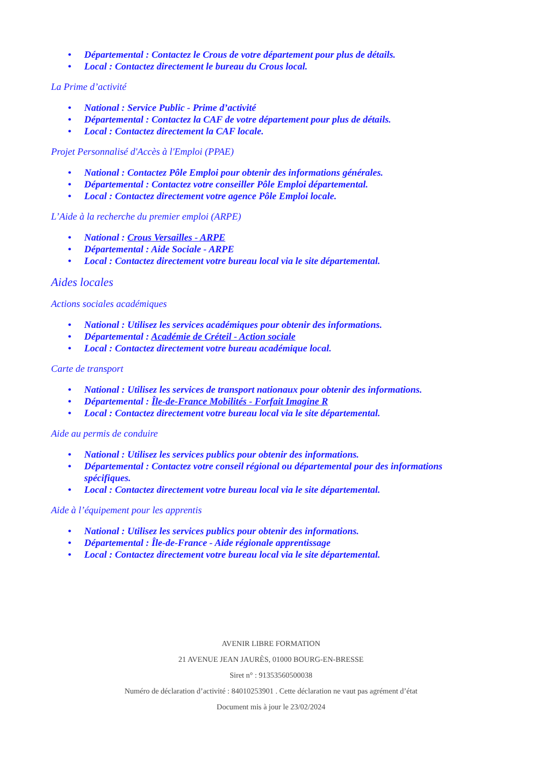• Départemental : Contactez le Crous de votre département pour plus de détails.
• Local : Contactez directement le bureau du Crous local.
La Prime d’activité
• National : Service Public - Prime d’activité
• Départemental : Contactez la CAF de votre département pour plus de détails.
• Local : Contactez directement la CAF locale.
Projet Personnalisé d'Accès à l'Emploi (PPAE)
• National : Contactez Pôle Emploi pour obtenir des informations générales.
• Départemental : Contactez votre conseiller Pôle Emploi départemental.
• Local : Contactez directement votre agence Pôle Emploi locale.
L’Aide à la recherche du premier emploi (ARPE)
• National : Crous Versailles - ARPE
• Départemental : Aide Sociale - ARPE
• Local : Contactez directement votre bureau local via le site départemental.
Aides locales
Actions sociales académiques
• National : Utilisez les services académiques pour obtenir des informations.
• Départemental : Académie de Créteil - Action sociale
• Local : Contactez directement votre bureau académique local.
Carte de transport
• National : Utilisez les services de transport nationaux pour obtenir des informations.
• Départemental : Île-de-France Mobilités - Forfait Imagine R
• Local : Contactez directement votre bureau local via le site départemental.
Aide au permis de conduire
• National : Utilisez les services publics pour obtenir des informations.
• Départemental : Contactez votre conseil régional ou départemental pour des informations spécifiques.
• Local : Contactez directement votre bureau local via le site départemental.
Aide à l’équipement pour les apprentis
• National : Utilisez les services publics pour obtenir des informations.
• Départemental : Île-de-France - Aide régionale apprentissage
• Local : Contactez directement votre bureau local via le site départemental.
AVENIR LIBRE FORMATION
21 AVENUE JEAN JAURÈS, 01000 BOURG-EN-BRESSE
Siret n° : 91353560500038
Numéro de déclaration d’activité : 84010253901 . Cette déclaration ne vaut pas agrément d’état
Document mis à jour le 23/02/2024